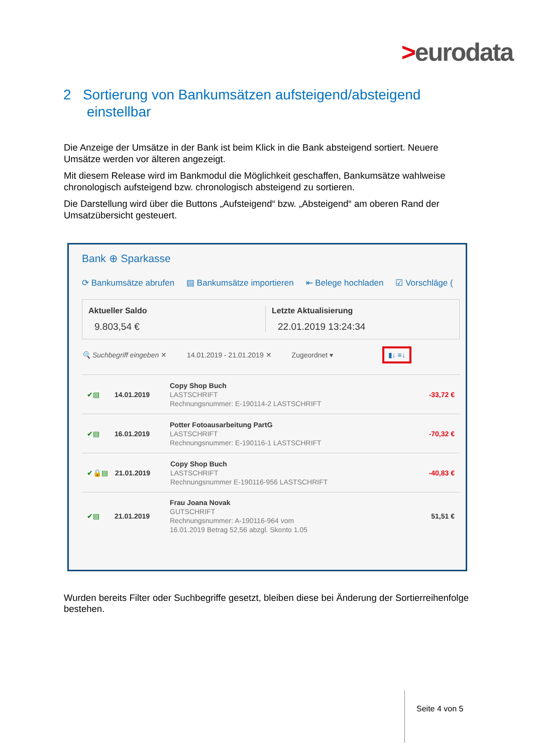>eurodata
2 Sortierung von Bankumsätzen aufsteigend/absteigend
einstellbar
Die Anzeige der Umsätze in der Bank ist beim Klick in die Bank absteigend sortiert. Neuere Umsätze werden vor älteren angezeigt.
Mit diesem Release wird im Bankmodul die Möglichkeit geschaffen, Bankumsätze wahlweise chronologisch aufsteigend bzw. chronologisch absteigend zu sortieren.
Die Darstellung wird über die Buttons „Aufsteigend“ bzw. „Absteigend“ am oberen Rand der Umsatzübersicht gesteuert.
Bank ⊕ Sparkasse
⟳ Bankumsätze abrufen ▤ Bankumsätze importieren ⇤ Belege hochladen ☑ Vorschläge (
Aktueller Saldo
9.803,54 €
Letzte Aktualisierung
22.01.2019 13:24:34
🔍 Suchbegriff eingeben ✕ 14.01.2019 - 21.01.2019 ✕ Zugeordnet ▾ ▮↓ ≡↓
✔▤ 14.01.2019
Copy Shop Buch
LASTSCHRIFT
Rechnungsnummer: E-190114-2 LASTSCHRIFT
-33,72 €
✔▤ 16.01.2019
Potter Fotoausarbeitung PartG
LASTSCHRIFT
Rechnungsnummer: E-190116-1 LASTSCHRIFT
-70,32 €
✔🔒▤ 21.01.2019
Copy Shop Buch
LASTSCHRIFT
Rechnungsnummer E-190116-956 LASTSCHRIFT
-40,83 €
✔▤ 21.01.2019
Frau Joana Novak
GUTSCHRIFT
Rechnungsnummer: A-190116-964 vom
16.01.2019 Betrag 52,56 abzgl. Skonto 1.05
51,51 €
Wurden bereits Filter oder Suchbegriffe gesetzt, bleiben diese bei Änderung der Sortierreihenfolge bestehen.
Seite 4 von 5